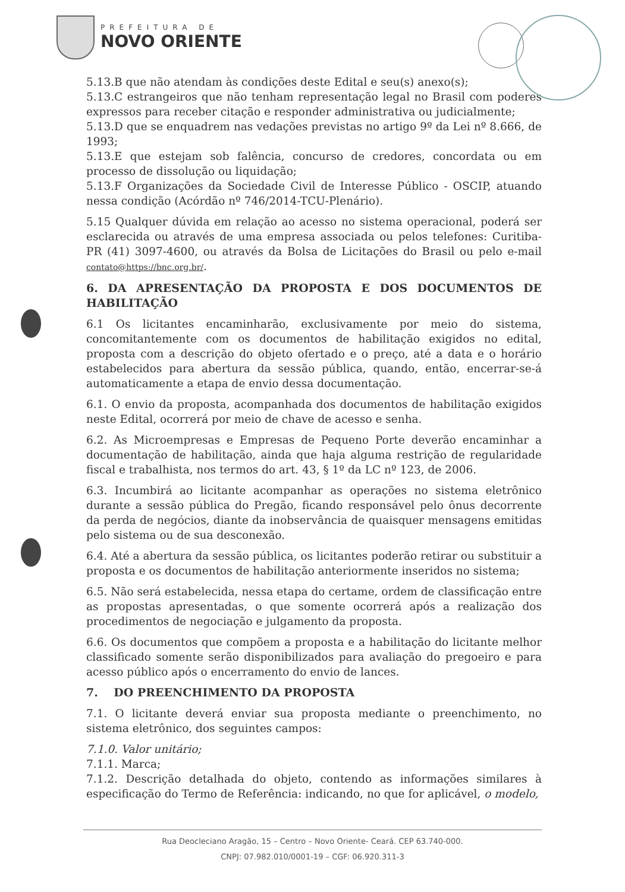PREFEITURA DE
NOVO ORIENTE
5.13.B que não atendam às condições deste Edital e seu(s) anexo(s);
5.13.C estrangeiros que não tenham representação legal no Brasil com poderes expressos para receber citação e responder administrativa ou judicialmente;
5.13.D que se enquadrem nas vedações previstas no artigo 9º da Lei nº 8.666, de 1993;
5.13.E que estejam sob falência, concurso de credores, concordata ou em processo de dissolução ou liquidação;
5.13.F Organizações da Sociedade Civil de Interesse Público - OSCIP, atuando nessa condição (Acórdão nº 746/2014-TCU-Plenário).
5.15 Qualquer dúvida em relação ao acesso no sistema operacional, poderá ser esclarecida ou através de uma empresa associada ou pelos telefones: Curitiba-PR (41) 3097-4600, ou através da Bolsa de Licitações do Brasil ou pelo e-mail contato@https://bnc.org.br/.
6. DA APRESENTAÇÃO DA PROPOSTA E DOS DOCUMENTOS DE HABILITAÇÃO
6.1 Os licitantes encaminharão, exclusivamente por meio do sistema, concomitantemente com os documentos de habilitação exigidos no edital, proposta com a descrição do objeto ofertado e o preço, até a data e o horário estabelecidos para abertura da sessão pública, quando, então, encerrar-se-á automaticamente a etapa de envio dessa documentação.
6.1. O envio da proposta, acompanhada dos documentos de habilitação exigidos neste Edital, ocorrerá por meio de chave de acesso e senha.
6.2. As Microempresas e Empresas de Pequeno Porte deverão encaminhar a documentação de habilitação, ainda que haja alguma restrição de regularidade fiscal e trabalhista, nos termos do art. 43, § 1º da LC nº 123, de 2006.
6.3. Incumbirá ao licitante acompanhar as operações no sistema eletrônico durante a sessão pública do Pregão, ficando responsável pelo ônus decorrente da perda de negócios, diante da inobservância de quaisquer mensagens emitidas pelo sistema ou de sua desconexão.
6.4. Até a abertura da sessão pública, os licitantes poderão retirar ou substituir a proposta e os documentos de habilitação anteriormente inseridos no sistema;
6.5. Não será estabelecida, nessa etapa do certame, ordem de classificação entre as propostas apresentadas, o que somente ocorrerá após a realização dos procedimentos de negociação e julgamento da proposta.
6.6. Os documentos que compõem a proposta e a habilitação do licitante melhor classificado somente serão disponibilizados para avaliação do pregoeiro e para acesso público após o encerramento do envio de lances.
7. DO PREENCHIMENTO DA PROPOSTA
7.1. O licitante deverá enviar sua proposta mediante o preenchimento, no sistema eletrônico, dos seguintes campos:
7.1.0. Valor unitário;
7.1.1. Marca;
7.1.2. Descrição detalhada do objeto, contendo as informações similares à especificação do Termo de Referência: indicando, no que for aplicável, o modelo,
Rua Deocleciano Aragão, 15 – Centro – Novo Oriente- Ceará. CEP 63.740-000.
CNPJ: 07.982.010/0001-19 – CGF: 06.920.311-3